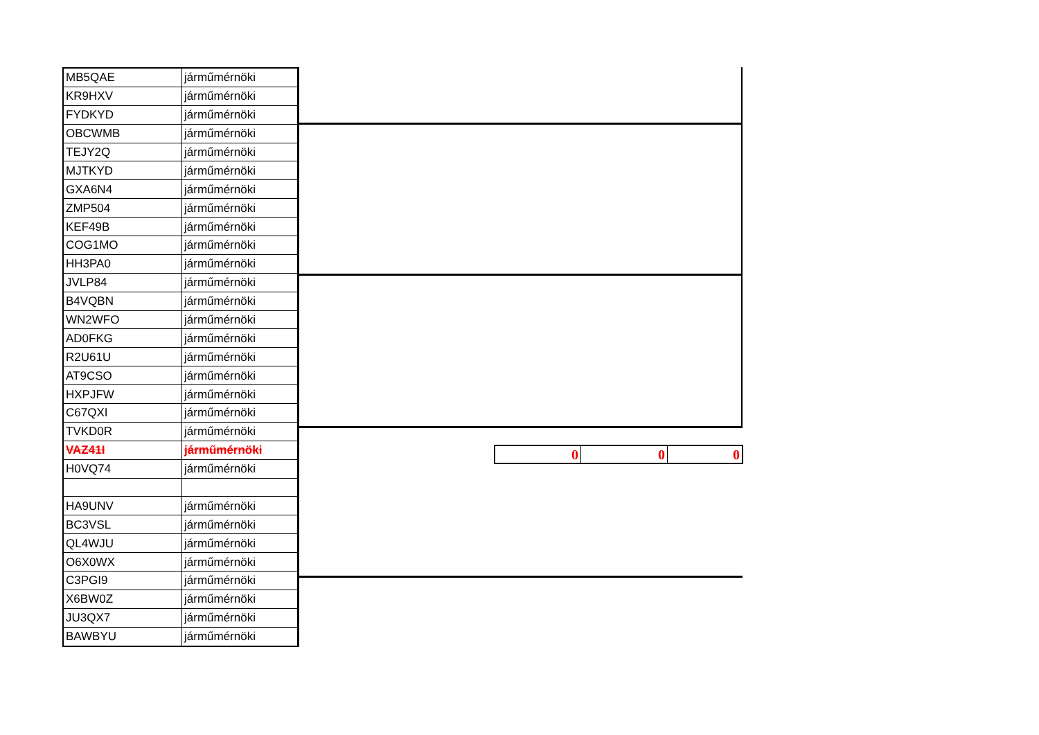| MB5QAE | járműmérnöki |
| KR9HXV | járműmérnöki |
| FYDKYD | járműmérnöki |
| OBCWMB | járműmérnöki |
| TEJY2Q | járműmérnöki |
| MJTKYD | járműmérnöki |
| GXA6N4 | járműmérnöki |
| ZMP504 | járműmérnöki |
| KEF49B | járműmérnöki |
| COG1MO | járműmérnöki |
| HH3PA0 | járműmérnöki |
| JVLP84 | járműmérnöki |
| B4VQBN | járműmérnöki |
| WN2WFO | járműmérnöki |
| AD0FKG | járműmérnöki |
| R2U61U | járműmérnöki |
| AT9CSO | járműmérnöki |
| HXPJFW | járműmérnöki |
| C67QXI | járműmérnöki |
| TVKD0R | járműmérnöki |
| VAZ41I | járműmérnöki |
| H0VQ74 | járműmérnöki |
| HA9UNV | járműmérnöki |
| BC3VSL | járműmérnöki |
| QL4WJU | járműmérnöki |
| O6X0WX | járműmérnöki |
| C3PGI9 | járműmérnöki |
| X6BW0Z | járműmérnöki |
| JU3QX7 | járműmérnöki |
| BAWBYU | járműmérnöki |
| 0 | 0 | 0 |